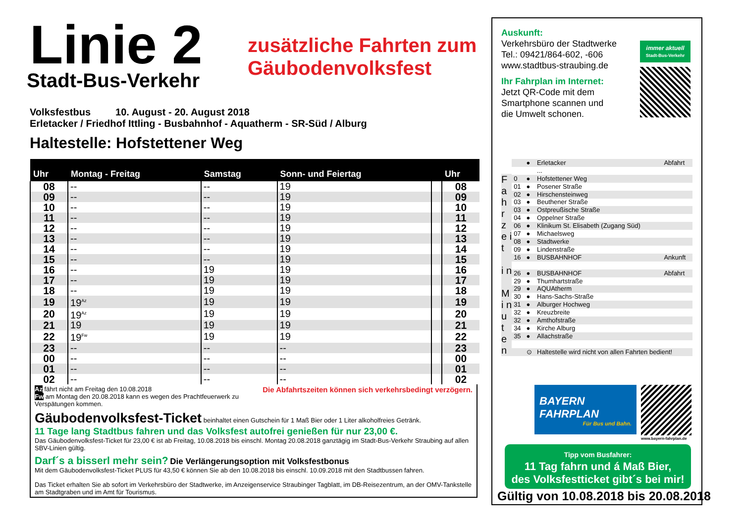Linie 2
Stadt-Bus-Verkehr
zusätzliche Fahrten zum
Gäubodenvolksfest
Volksfestbus 10. August - 20. August 2018
Erletacker / Friedhof Ittling - Busbahnhof - Aquatherm - SR-Süd / Alburg
Haltestelle: Hofstettener Weg
| Uhr | Montag - Freitag | Samstag | Sonn- und Feiertag | | Uhr |
| --- | --- | --- | --- | --- | --- |
| 08 | -- | -- | 19 | | 08 |
| 09 | -- | -- | 19 | | 09 |
| 10 | -- | -- | 19 | | 10 |
| 11 | -- | -- | 19 | | 11 |
| 12 | -- | -- | 19 | | 12 |
| 13 | -- | -- | 19 | | 13 |
| 14 | -- | -- | 19 | | 14 |
| 15 | -- | -- | 19 | | 15 |
| 16 | -- | 19 | 19 | | 16 |
| 17 | -- | 19 | 19 | | 17 |
| 18 | -- | 19 | 19 | | 18 |
| 19 | 19<sup>Az</sup> | 19 | 19 | | 19 |
| 20 | 19<sup>Az</sup> | 19 | 19 | | 20 |
| 21 | 19 | 19 | 19 | | 21 |
| 22 | 19<sup>Fw</sup> | 19 | 19 | | 22 |
| 23 | -- | -- | -- | | 23 |
| 00 | -- | -- | -- | | 00 |
| 01 | -- | -- | -- | | 01 |
| 02 | -- | -- | -- | | 02 |
Az fährt nicht am Freitag den 10.08.2018 Die Abfahrtszeiten können sich verkehrsbedingt verzögern.
Fw am Montag den 20.08.2018 kann es wegen des Prachtfeuerwerk zu Verspätungen kommen.
Gäubodenvolksfest-Ticket beinhaltet einen Gutschein für 1 Maß Bier oder 1 Liter alkoholfreies Getränk.
11 Tage lang Stadtbus fahren und das Volksfest autofrei genießen für nur 23,00 €.
Das Gäubodenvolksfest-Ticket für 23,00 € ist ab Freitag, 10.08.2018 bis einschl. Montag 20.08.2018 ganztägig im Stadt-Bus-Verkehr Straubing auf allen SBV-Linien gültig.
Darf´s a bisserl mehr sein? Die Verlängerungsoption mit Volksfestbonus
Mit dem Gäubodenvolksfest-Ticket PLUS für 43,50 € können Sie ab den 10.08.2018 bis einschl. 10.09.2018 mit den Stadtbussen fahren.
Das Ticket erhalten Sie ab sofort im Verkehrsbüro der Stadtwerke, im Anzeigenservice Straubinger Tagblatt, im DB-Reisezentrum, an der OMV-Tankstelle am Stadtgraben und im Amt für Tourismus.
Auskunft:
Verkehrsbüro der Stadtwerke
Tel.: 09421/864-602, -606
www.stadtbus-straubing.de
Ihr Fahrplan im Internet:
Jetzt QR-Code mit dem
Smartphone scannen und
die Umwelt schonen.
immer aktuell
Stadt-Bus-Verkehr
F a h r z e i t
i n
M i n u t e n
| | ● | Erletacker | Abfahrt |
| | | ... | |
| 0 | ● | Hofstettener Weg | |
| 01 | ● | Posener Straße | |
| 02 | ● | Hirschensteinweg | |
| 03 | ● | Beuthener Straße | |
| 03 | ● | Ostpreußische Straße | |
| 04 | ● | Oppelner Straße | |
| 06 | ● | Klinikum St. Elisabeth (Zugang Süd) | |
| 07 | ● | Michaelsweg | |
| 08 | ● | Stadtwerke | |
| 09 | ● | Lindenstraße | |
| 16 | ● | BUSBAHNHOF | Ankunft |
| 26 | ● | BUSBAHNHOF | Abfahrt |
| 29 | ● | Thumhartstraße | |
| 29 | ● | AQUAtherm | |
| 30 | ● | Hans-Sachs-Straße | |
| 31 | ● | Alburger Hochweg | |
| 32 | ● | Kreuzbreite | |
| 32 | ● | Amthofstraße | |
| 34 | ● | Kirche Alburg | |
| 35 | ● | Allachstraße | |
| | ⊙ | Haltestelle wird nicht von allen Fahrten bedient! | |
BAYERN
FAHRPLAN
Für Bus und Bahn.
www.bayern-fahrplan.de
Tipp vom Busfahrer:
11 Tag fahrn und á Maß Bier,
des Volksfestticket gibt´s bei mir!
Gültig von 10.08.2018 bis 20.08.2018